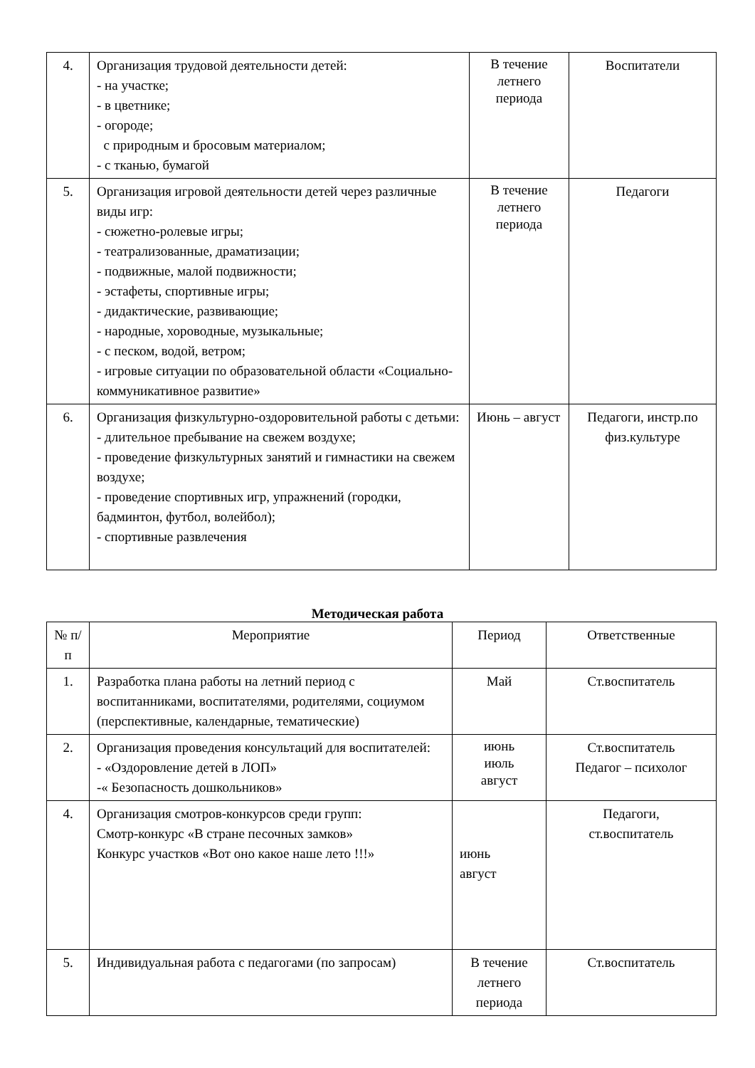| 4. | Организация трудовой деятельности детей: - на участке; - в цветнике; - огороде; с природным и бросовым материалом; - с тканью, бумагой | В течение летнего периода | Воспитатели |
| 5. | Организация игровой деятельности детей через различные виды игр: - сюжетно-ролевые игры; - театрализованные, драматизации; - подвижные, малой подвижности; - эстафеты, спортивные игры; - дидактические, развивающие; - народные, хороводные, музыкальные; - с песком, водой, ветром; - игровые ситуации по образовательной области «Социально-коммуникативное развитие» | В течение летнего периода | Педагоги |
| 6. | Организация физкультурно-оздоровительной работы с детьми: - длительное пребывание на свежем воздухе; - проведение физкультурных занятий и гимнастики на свежем воздухе; - проведение спортивных игр, упражнений (городки, бадминтон, футбол, волейбол); - спортивные развлечения | Июнь – август | Педагоги, инстр.по физ.культуре |
Методическая работа
| № п/п | Мероприятие | Период | Ответственные |
| 1. | Разработка плана работы на летний период с воспитанниками, воспитателями, родителями, социумом (перспективные, календарные, тематические) | Май | Ст.воспитатель |
| 2. | Организация проведения консультаций для воспитателей: - «Оздоровление детей в ЛОП» -« Безопасность дошкольников» | июнь июль август | Ст.воспитатель Педагог – психолог |
| 4. | Организация смотров-конкурсов среди групп: Смотр-конкурс «В стране песочных замков» Конкурс участков «Вот оно какое наше лето !!!» | июнь август | Педагоги, ст.воспитатель |
| 5. | Индивидуальная работа с педагогами (по запросам) | В течение летнего периода | Ст.воспитатель |